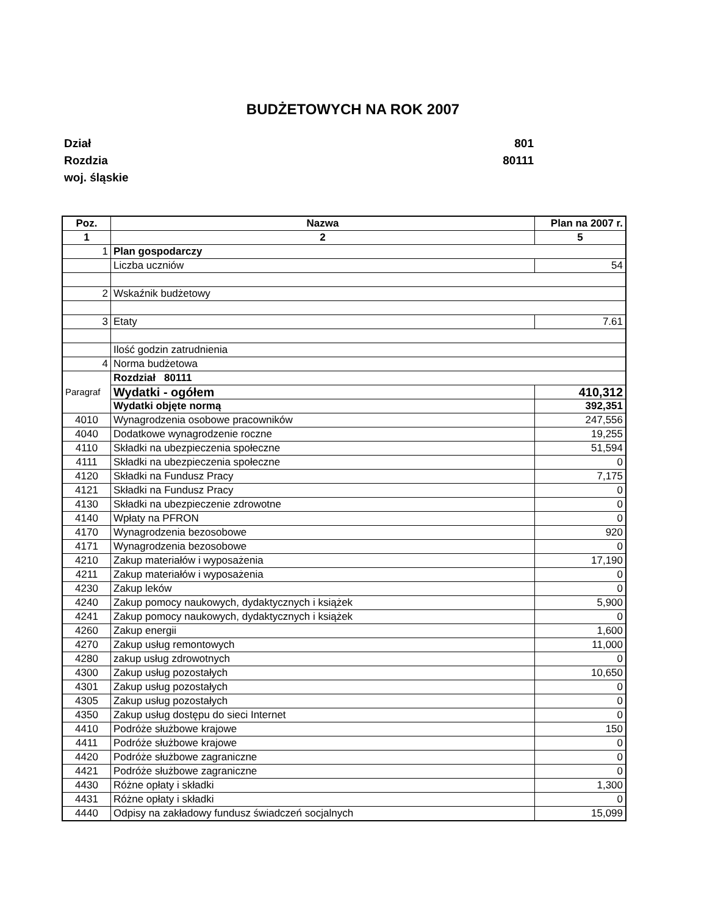BUDŻETOWYCH NA ROK 2007
Dział 801
Rozdzia 80111
woj. śląskie
| Poz. | Nazwa | Plan na 2007 r. |
| --- | --- | --- |
| 1 | 2 | 5 |
| 1 | Plan gospodarczy | |
| | Liczba uczniów | 54 |
| 2 | Wskaźnik budżetowy | |
| 3 | Etaty | 7.61 |
| | Ilość godzin zatrudnienia | |
| 4 | Norma budżetowa | |
| Paragraf | Rozdział 80111 | |
| | Wydatki - ogółem | 410,312 |
| | Wydatki objęte normą | 392,351 |
| 4010 | Wynagrodzenia osobowe pracowników | 247,556 |
| 4040 | Dodatkowe wynagrodzenie roczne | 19,255 |
| 4110 | Składki na ubezpieczenia społeczne | 51,594 |
| 4111 | Składki na ubezpieczenia społeczne | 0 |
| 4120 | Składki na Fundusz Pracy | 7,175 |
| 4121 | Składki na Fundusz Pracy | 0 |
| 4130 | Składki na ubezpieczenie zdrowotne | 0 |
| 4140 | Wpłaty na PFRON | 0 |
| 4170 | Wynagrodzenia bezosobowe | 920 |
| 4171 | Wynagrodzenia bezosobowe | 0 |
| 4210 | Zakup materiałów i wyposażenia | 17,190 |
| 4211 | Zakup materiałów i wyposażenia | 0 |
| 4230 | Zakup leków | 0 |
| 4240 | Zakup pomocy naukowych, dydaktycznych i książek | 5,900 |
| 4241 | Zakup pomocy naukowych, dydaktycznych i książek | 0 |
| 4260 | Zakup energii | 1,600 |
| 4270 | Zakup usług remontowych | 11,000 |
| 4280 | zakup usług zdrowotnych | 0 |
| 4300 | Zakup usług pozostałych | 10,650 |
| 4301 | Zakup usług pozostałych | 0 |
| 4305 | Zakup usług pozostałych | 0 |
| 4350 | Zakup usług dostępu do sieci Internet | 0 |
| 4410 | Podróże służbowe krajowe | 150 |
| 4411 | Podróże służbowe krajowe | 0 |
| 4420 | Podróże służbowe zagraniczne | 0 |
| 4421 | Podróże służbowe zagraniczne | 0 |
| 4430 | Różne opłaty i składki | 1,300 |
| 4431 | Różne opłaty i składki | 0 |
| 4440 | Odpisy na zakładowy fundusz świadczeń socjalnych | 15,099 |